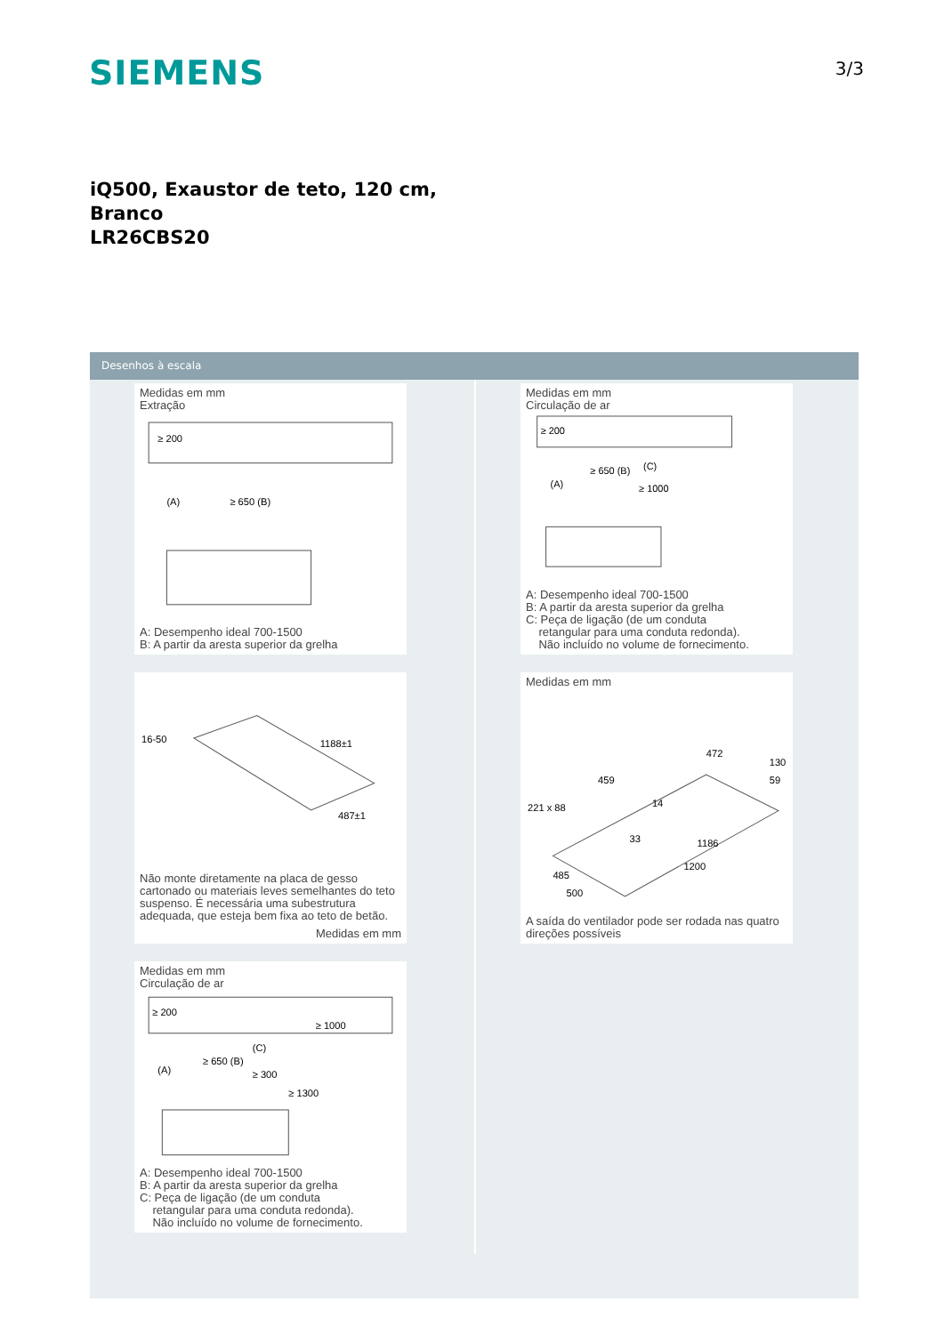SIEMENS 3/3
iQ500, Exaustor de teto, 120 cm,
Branco
LR26CBS20
Desenhos à escala
Medidas em mm
Extração
≥ 200
(A)
≥ 650 (B)
A: Desempenho ideal 700-1500
B: A partir da aresta superior da grelha
16-50
1188±1
487±1
Não monte diretamente na placa de gesso cartonado ou materiais leves semelhantes do teto suspenso. É necessária uma subestrutura adequada, que esteja bem fixa ao teto de betão.
Medidas em mm
Medidas em mm
Circulação de ar
≥ 200
≥ 1000
(C)
≥ 650 (B)
(A)
≥ 300
≥ 1300
A: Desempenho ideal 700-1500
B: A partir da aresta superior da grelha
C: Peça de ligação (de um conduta
retangular para uma conduta redonda).
Não incluído no volume de fornecimento.
Medidas em mm
Circulação de ar
≥ 200
≥ 650 (B)
(A)
(C)
≥ 1000
A: Desempenho ideal 700-1500
B: A partir da aresta superior da grelha
C: Peça de ligação (de um conduta
retangular para uma conduta redonda).
Não incluído no volume de fornecimento.
Medidas em mm
472
459
221 x 88
130
59
14
33
1186
1200
485
500
A saída do ventilador pode ser rodada nas quatro direções possíveis